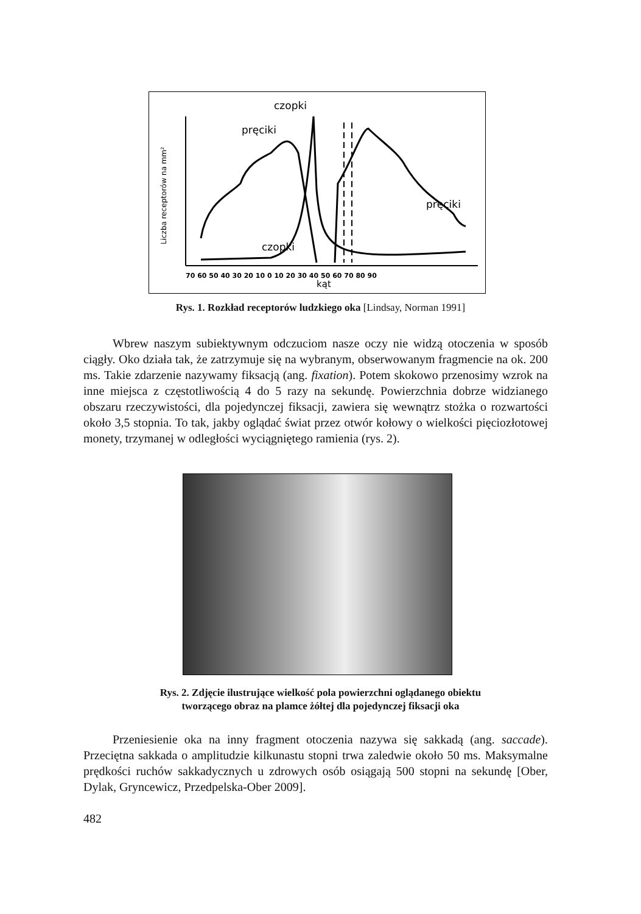czopki
pręciki
pręciki
czopki
kąt
Liczba receptorów na mm²
70 60 50 40 30 20 10 0 10 20 30 40 50 60 70 80 90
Rys. 1. Rozkład receptorów ludzkiego oka [Lindsay, Norman 1991]
Wbrew naszym subiektywnym odczuciom nasze oczy nie widzą otoczenia w sposób ciągły. Oko działa tak, że zatrzymuje się na wybranym, obserwowanym fragmencie na ok. 200 ms. Takie zdarzenie nazywamy fiksacją (ang. fixation). Potem skokowo przenosimy wzrok na inne miejsca z częstotliwością 4 do 5 razy na sekundę. Powierzchnia dobrze widzianego obszaru rzeczywistości, dla pojedynczej fiksacji, zawiera się wewnątrz stożka o rozwartości około 3,5 stopnia. To tak, jakby oglądać świat przez otwór kołowy o wielkości pięciozłotowej monety, trzymanej w odległości wyciągniętego ramienia (rys. 2).
Rys. 2. Zdjęcie ilustrujące wielkość pola powierzchni oglądanego obiektu
tworzącego obraz na plamce żółtej dla pojedynczej fiksacji oka
Przeniesienie oka na inny fragment otoczenia nazywa się sakkadą (ang. saccade). Przeciętna sakkada o amplitudzie kilkunastu stopni trwa zaledwie około 50 ms. Maksymalne prędkości ruchów sakkadycznych u zdrowych osób osiągają 500 stopni na sekundę [Ober, Dylak, Gryncewicz, Przedpelska-Ober 2009].
482